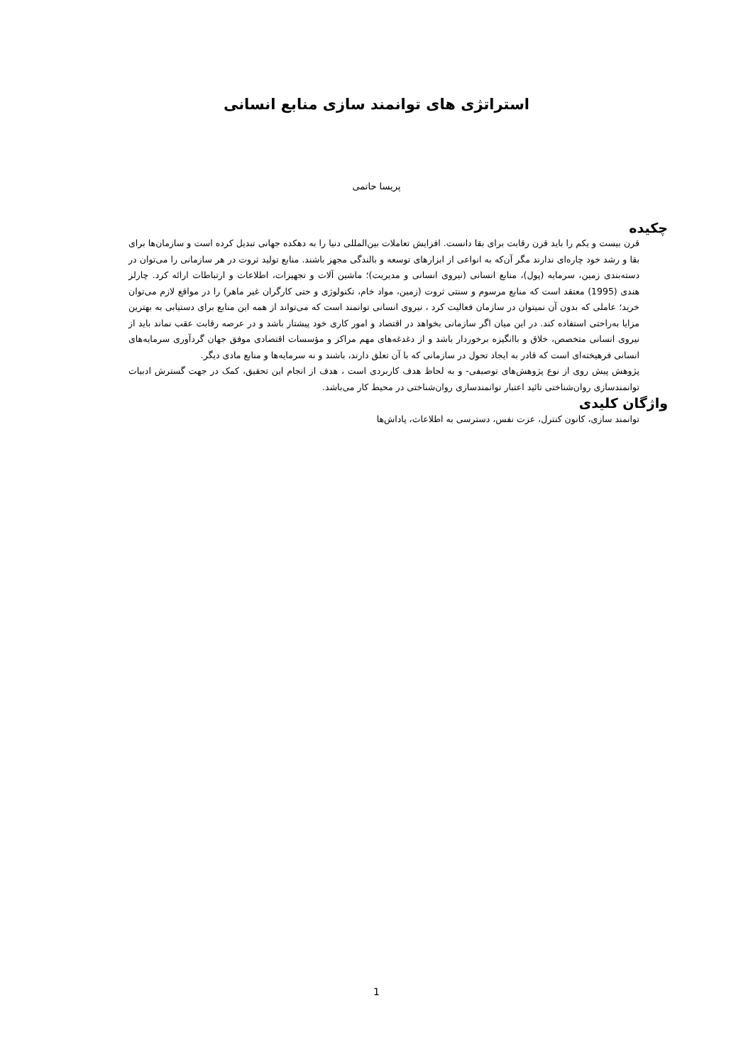استراتژی های توانمند سازی منابع انسانی
پریسا حاتمی
چکیده
قرن بیست و یکم را باید قرن رقابت برای بقا دانست. افزایش تعاملات بین‌المللی دنیا را به دهکده جهانی تبدیل کرده است و سازمان‌ها برای بقا و رشد خود چاره‌ای ندارند مگر آن‌که به انواعی از ابزارهای توسعه و بالندگی مجهز باشند. منابع تولید ثروت در هر سازمانی را می‌توان در دسته‌بندی زمین، سرمایه (پول)، منابع انسانی (نیروی انسانی و مدیریت)؛ ماشین آلات و تجهیزات، اطلاعات و ارتباطات ارائه کرد. چارلز هندی (1995) معتقد است که منابع مرسوم و سنتی ثروت (زمین، مواد خام، تکنولوژی و حتی کارگران غیر ماهر) را در مواقع لازم می‌توان خرید؛ عاملی که بدون آن نمیتوان در سازمان فعالیت کرد ، نیروی انسانی توانمند است که می‌تواند از همه این منابع برای دستیابی به بهترین مزایا به‌راحتی استفاده کند. در این میان اگر سازمانی بخواهد در اقتصاد و امور کاری خود پیشتاز باشد و در عرصه رقابت عقب نماند باید از نیروی انسانی متخصص، خلاق و باانگیزه برخوردار باشد و از دغدغه‌های مهم مراکز و مؤسسات اقتصادی موفق جهان گردآوری سرمایه‌های انسانی فرهیخته‌ای است که قادر به ایجاد تحول در سازمانی که با آن تعلق دارند، باشند و نه سرمایه‌ها و منابع مادی دیگر.
پژوهش پیش روی از نوع پژوهش‌های توصیفی- و به لحاظ هدف کاربردی است ، هدف از انجام این تحقیق، کمک در جهت گسترش ادبیات توانمندسازی روان‌شناختی تائید اعتبار توانمندسازی روان‌شناختی در محیط کار می‌باشد.
واژگان کلیدی
توانمند سازی، کانون کنترل، عزت نفس، دسترسی به اطلاعات، پاداش‌ها
1